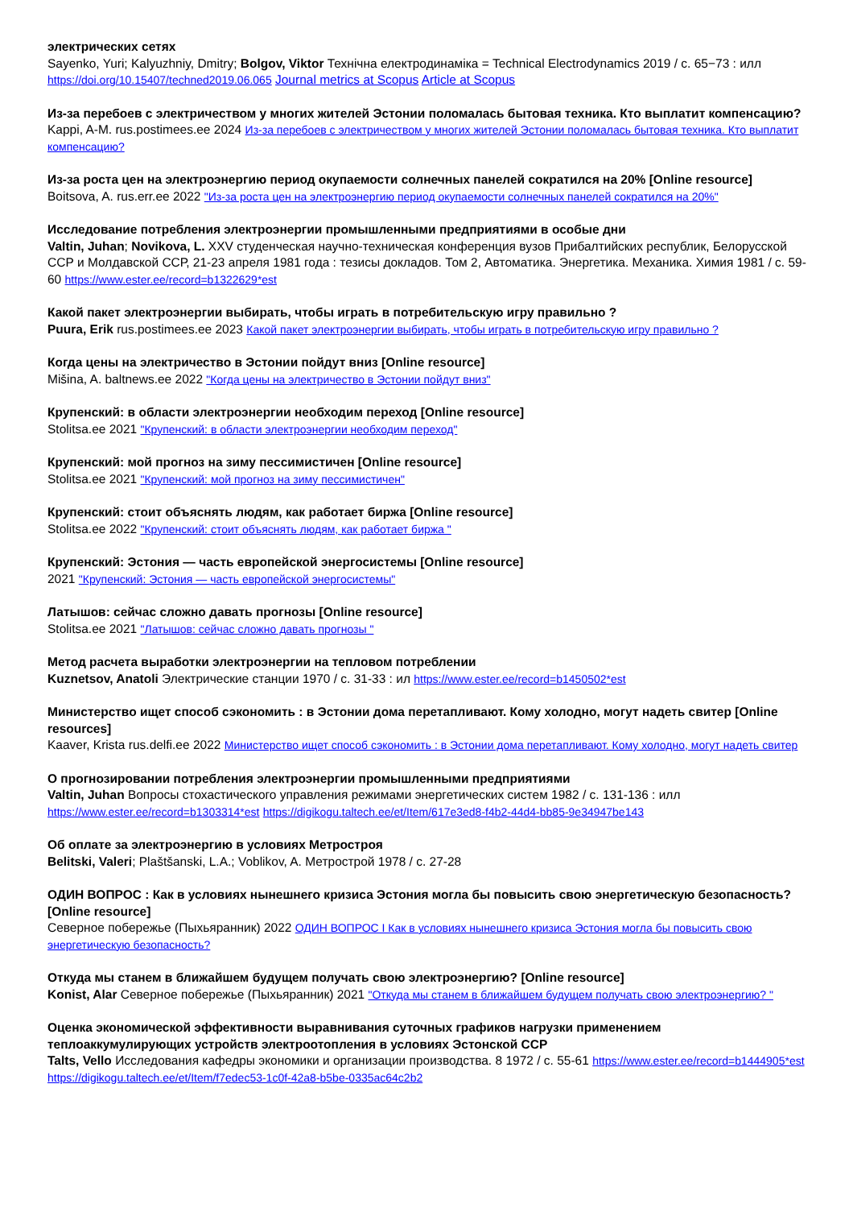электрических сетях
Sayenko, Yuri; Kalyuzhniy, Dmitry; Bolgov, Viktor Технічна електродинаміка = Technical Electrodynamics 2019 / с. 65−73 : илл https://doi.org/10.15407/techned2019.06.065 Journal metrics at Scopus Article at Scopus
Из-за перебоев с электричеством у многих жителей Эстонии поломалась бытовая техника. Кто выплатит компенсацию?
Kappi, A-M. rus.postimees.ee 2024 Из-за перебоев с электричеством у многих жителей Эстонии поломалась бытовая техника. Кто выплатит компенсацию?
Из-за роста цен на электроэнергию период окупаемости солнечных панелей сократился на 20% [Online resource]
Boitsova, A. rus.err.ee 2022 "Из-за роста цен на электроэнергию период окупаемости солнечных панелей сократился на 20%"
Исследование потребления электроэнергии промышленными предприятиями в особые дни
Valtin, Juhan; Novikova, L. XXV студенческая научно-техническая конференция вузов Прибалтийских республик, Белорусской ССР и Молдавской ССР, 21-23 апреля 1981 года : тезисы докладов. Том 2, Автоматика. Энергетика. Механика. Химия 1981 / с. 59-60 https://www.ester.ee/record=b1322629*est
Какой пакет электроэнергии выбирать, чтобы играть в потребительскую игру правильно ?
Puura, Erik rus.postimees.ee 2023 Какой пакет электроэнергии выбирать, чтобы играть в потребительскую игру правильно ?
Когда цены на электричество в Эстонии пойдут вниз [Online resource]
Mišina, A. baltnews.ee 2022 "Когда цены на электричество в Эстонии пойдут вниз"
Крупенский: в области электроэнергии необходим переход [Online resource]
Stolitsa.ee 2021 "Крупенский: в области электроэнергии необходим переход"
Крупенский: мой прогноз на зиму пессимистичен [Online resource]
Stolitsa.ee 2021 "Крупенский: мой прогноз на зиму пессимистичен"
Крупенский: стоит объяснять людям, как работает биржа [Online resource]
Stolitsa.ee 2022 "Крупенский: стоит объяснять людям, как работает биржа "
Крупенский: Эстония — часть европейской энергосистемы [Online resource]
2021 "Крупенский: Эстония — часть европейской энергосистемы"
Латышов: сейчас сложно давать прогнозы [Online resource]
Stolitsa.ee 2021 "Латышов: сейчас сложно давать прогнозы "
Метод расчета выработки электроэнергии на тепловом потреблении
Kuznetsov, Anatoli Электрические станции 1970 / с. 31-33 : ил https://www.ester.ee/record=b1450502*est
Министерство ищет способ сэкономить : в Эстонии дома перетапливают. Кому холодно, могут надеть свитер [Online resources]
Kaaver, Krista rus.delfi.ee 2022 Министерство ищет способ сэкономить : в Эстонии дома перетапливают. Кому холодно, могут надеть свитер
О прогнозировании потребления электроэнергии промышленными предприятиями
Valtin, Juhan Вопросы стохастического управления режимами энергетических систем 1982 / с. 131-136 : илл https://www.ester.ee/record=b1303314*est https://digikogu.taltech.ee/et/Item/617e3ed8-f4b2-44d4-bb85-9e34947be143
Об оплате за электроэнергию в условиях Метростроя
Belitski, Valeri; Plaštšanski, L.A.; Voblikov, A. Метрострой 1978 / с. 27-28
ОДИН ВОПРОС : Как в условиях нынешнего кризиса Эстония могла бы повысить свою энергетическую безопасность? [Online resource]
Северное побережье (Пыхьяранник) 2022 ОДИН ВОПРОС I Как в условиях нынешнего кризиса Эстония могла бы повысить свою энергетическую безопасность?
Откуда мы станем в ближайшем будущем получать свою электроэнергию? [Online resource]
Konist, Alar Северное побережье (Пыхьяранник) 2021 "Откуда мы станем в ближайшем будущем получать свою электроэнергию? "
Оценка экономической эффективности выравнивания суточных графиков нагрузки применением теплоаккумулирующих устройств электроотопления в условиях Эстонской ССР
Talts, Vello Исследования кафедры экономики и организации производства. 8 1972 / с. 55-61 https://www.ester.ee/record=b1444905*est https://digikogu.taltech.ee/et/Item/f7edec53-1c0f-42a8-b5be-0335ac64c2b2